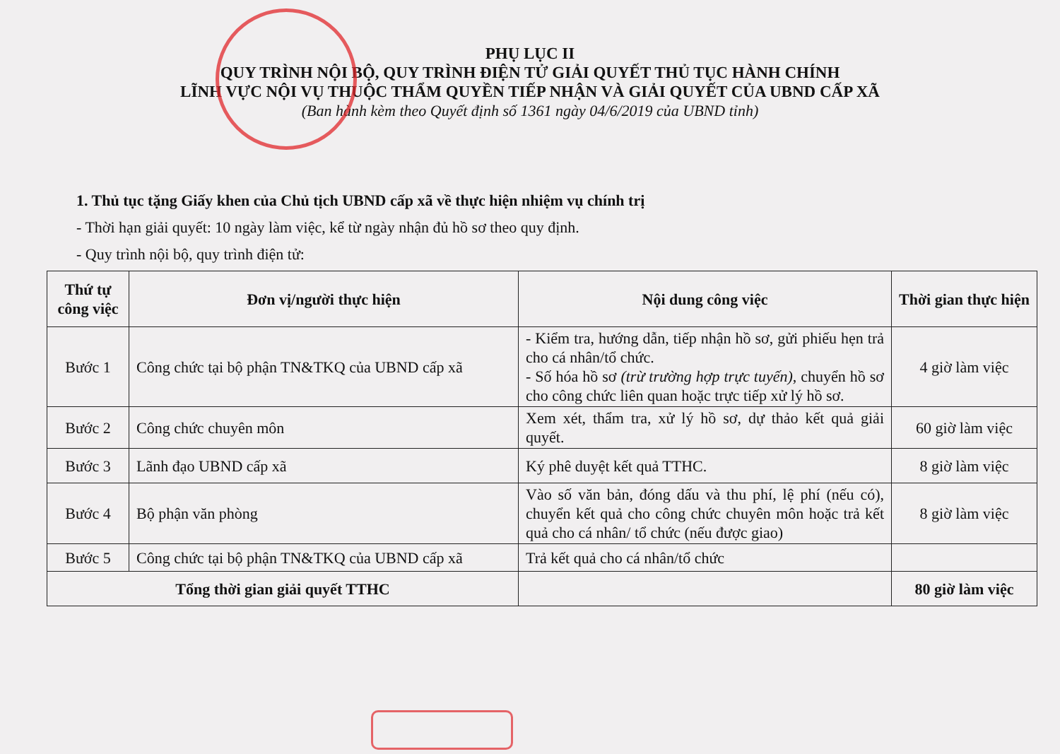PHỤ LỤC II
QUY TRÌNH NỘI BỘ, QUY TRÌNH ĐIỆN TỬ GIẢI QUYẾT THỦ TỤC HÀNH CHÍNH
LĨNH VỰC NỘI VỤ THUỘC THẨM QUYỀN TIẾP NHẬN VÀ GIẢI QUYẾT CỦA UBND CẤP XÃ
(Ban hành kèm theo Quyết định số 1361 ngày 04/6/2019 của UBND tỉnh)
1. Thủ tục tặng Giấy khen của Chủ tịch UBND cấp xã về thực hiện nhiệm vụ chính trị
- Thời hạn giải quyết: 10 ngày làm việc, kể từ ngày nhận đủ hồ sơ theo quy định.
- Quy trình nội bộ, quy trình điện tử:
| Thứ tự công việc | Đơn vị/người thực hiện | Nội dung công việc | Thời gian thực hiện |
| --- | --- | --- | --- |
| Bước 1 | Công chức tại bộ phận TN&TKQ của UBND cấp xã | - Kiểm tra, hướng dẫn, tiếp nhận hồ sơ, gửi phiếu hẹn trả cho cá nhân/tổ chức. - Số hóa hồ sơ (trừ trường hợp trực tuyến) , chuyển hồ sơ cho công chức liên quan hoặc trực tiếp xử lý hồ sơ. | 4 giờ làm việc |
| Bước 2 | Công chức chuyên môn | Xem xét, thẩm tra, xử lý hồ sơ, dự thảo kết quả giải quyết. | 60 giờ làm việc |
| Bước 3 | Lãnh đạo UBND cấp xã | Ký phê duyệt kết quả TTHC. | 8 giờ làm việc |
| Bước 4 | Bộ phận văn phòng | Vào số văn bản, đóng dấu và thu phí, lệ phí (nếu có), chuyển kết quả cho công chức chuyên môn hoặc trả kết quả cho cá nhân/ tổ chức (nếu được giao) | 8 giờ làm việc |
| Bước 5 | Công chức tại bộ phận TN&TKQ của UBND cấp xã | Trả kết quả cho cá nhân/tổ chức | |
| Tổng thời gian giải quyết TTHC | | | 80 giờ làm việc |